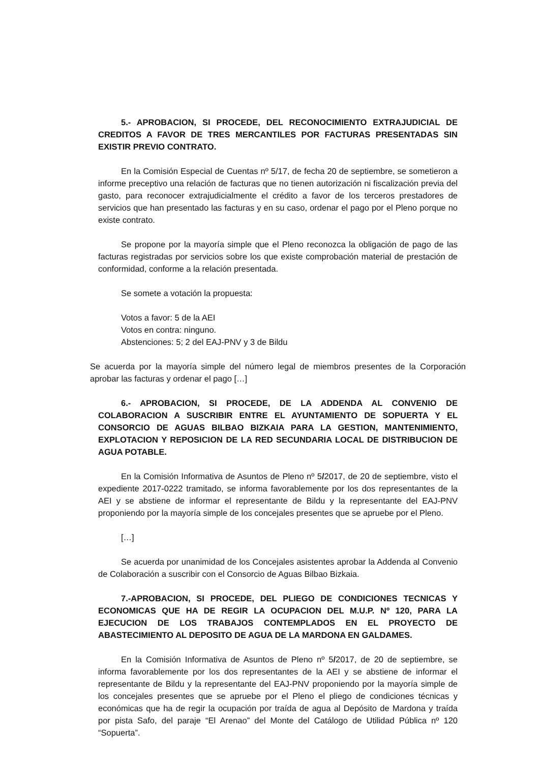5.- APROBACION, SI PROCEDE, DEL RECONOCIMIENTO EXTRAJUDICIAL DE CREDITOS A FAVOR DE TRES MERCANTILES POR FACTURAS PRESENTADAS SIN EXISTIR PREVIO CONTRATO.
En la Comisión Especial de Cuentas nº 5/17, de fecha 20 de septiembre, se sometieron a informe preceptivo una relación de facturas que no tienen autorización ni fiscalización previa del gasto, para reconocer extrajudicialmente el crédito a favor de los terceros prestadores de servicios que han presentado las facturas y en su caso, ordenar el pago por el Pleno porque no existe contrato.
Se propone por la mayoría simple que el Pleno reconozca la obligación de pago de las facturas registradas por servicios sobre los que existe comprobación material de prestación de conformidad, conforme a la relación presentada.
Se somete a votación la propuesta:
Votos a favor: 5 de la AEI
Votos en contra: ninguno.
Abstenciones: 5; 2 del EAJ-PNV y 3 de Bildu
Se acuerda por la mayoría simple del número legal de miembros presentes de la Corporación aprobar las facturas y ordenar el pago […]
6.- APROBACION, SI PROCEDE, DE LA ADDENDA AL CONVENIO DE COLABORACION A SUSCRIBIR ENTRE EL AYUNTAMIENTO DE SOPUERTA Y EL CONSORCIO DE AGUAS BILBAO BIZKAIA PARA LA GESTION, MANTENIMIENTO, EXPLOTACION Y REPOSICION DE LA RED SECUNDARIA LOCAL DE DISTRIBUCION DE AGUA POTABLE.
En la Comisión Informativa de Asuntos de Pleno nº 5/2017, de 20 de septiembre, visto el expediente 2017-0222 tramitado, se informa favorablemente por los dos representantes de la AEI y se abstiene de informar el representante de Bildu y la representante del EAJ-PNV proponiendo por la mayoría simple de los concejales presentes que se apruebe por el Pleno.
[…]
Se acuerda por unanimidad de los Concejales asistentes aprobar la Addenda al Convenio de Colaboración a suscribir con el Consorcio de Aguas Bilbao Bizkaia.
7.-APROBACION, SI PROCEDE, DEL PLIEGO DE CONDICIONES TECNICAS Y ECONOMICAS QUE HA DE REGIR LA OCUPACION DEL M.U.P. Nº 120, PARA LA EJECUCION DE LOS TRABAJOS CONTEMPLADOS EN EL PROYECTO DE ABASTECIMIENTO AL DEPOSITO DE AGUA DE LA MARDONA EN GALDAMES.
En la Comisión Informativa de Asuntos de Pleno nº 5/2017, de 20 de septiembre, se informa favorablemente por los dos representantes de la AEI y se abstiene de informar el representante de Bildu y la representante del EAJ-PNV proponiendo por la mayoría simple de los concejales presentes que se apruebe por el Pleno el pliego de condiciones técnicas y económicas que ha de regir la ocupación por traída de agua al Depósito de Mardona y traída por pista Safo, del paraje “El Arenao” del Monte del Catálogo de Utilidad Pública nº 120 “Sopuerta”.